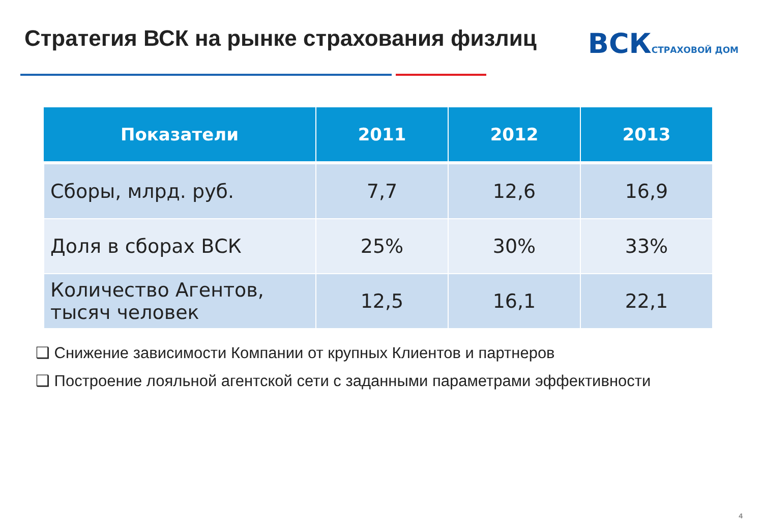Стратегия ВСК на рынке страхования физлиц
ВСКСТРАХОВОЙ ДОМ
| Показатели | 2011 | 2012 | 2013 |
| --- | --- | --- | --- |
| Сборы, млрд. руб. | 7,7 | 12,6 | 16,9 |
| Доля в сборах ВСК | 25% | 30% | 33% |
| Количество Агентов, тысяч человек | 12,5 | 16,1 | 22,1 |
❑ Снижение зависимости Компании от крупных Клиентов и партнеров
❑ Построение лояльной агентской сети с заданными параметрами эффективности
4